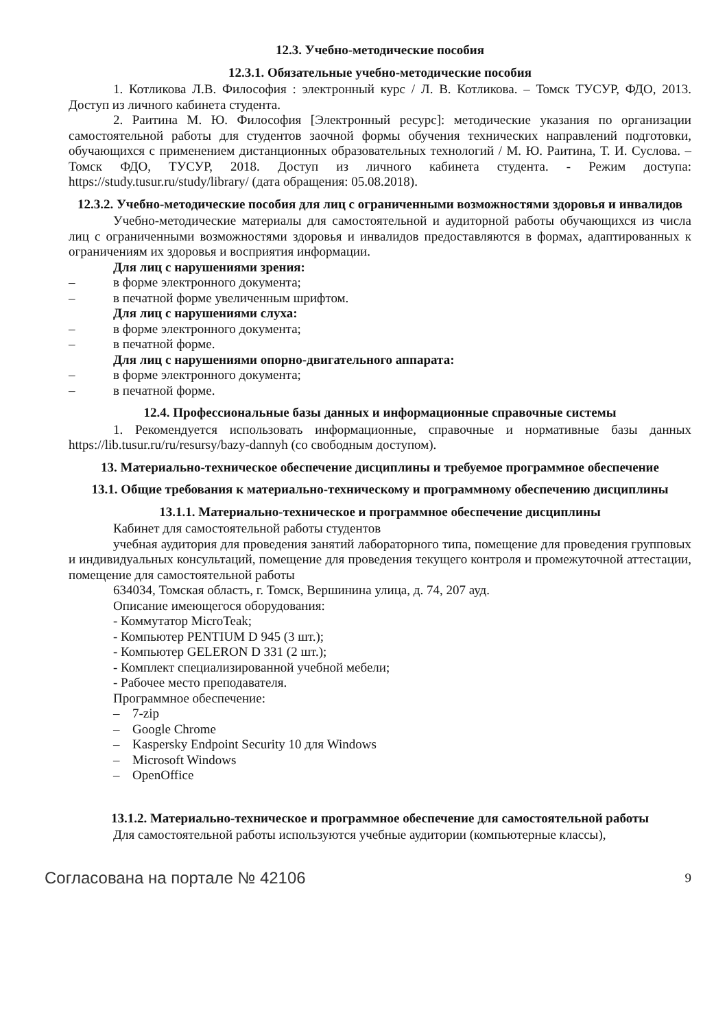12.3. Учебно-методические пособия
12.3.1. Обязательные учебно-методические пособия
1. Котликова Л.В. Философия : электронный курс / Л. В. Котликова. – Томск ТУСУР, ФДО, 2013. Доступ из личного кабинета студента.
2. Раитина М. Ю. Философия [Электронный ресурс]: методические указания по организации самостоятельной работы для студентов заочной формы обучения технических направлений подготовки, обучающихся с применением дистанционных образовательных технологий / М. Ю. Раитина, Т. И. Суслова. – Томск ФДО, ТУСУР, 2018. Доступ из личного кабинета студента. - Режим доступа: https://study.tusur.ru/study/library/ (дата обращения: 05.08.2018).
12.3.2. Учебно-методические пособия для лиц с ограниченными возможностями здоровья и инвалидов
Учебно-методические материалы для самостоятельной и аудиторной работы обучающихся из числа лиц с ограниченными возможностями здоровья и инвалидов предоставляются в формах, адаптированных к ограничениям их здоровья и восприятия информации.
Для лиц с нарушениями зрения:
– в форме электронного документа;
– в печатной форме увеличенным шрифтом.
Для лиц с нарушениями слуха:
– в форме электронного документа;
– в печатной форме.
Для лиц с нарушениями опорно-двигательного аппарата:
– в форме электронного документа;
– в печатной форме.
12.4. Профессиональные базы данных и информационные справочные системы
1. Рекомендуется использовать информационные, справочные и нормативные базы данных https://lib.tusur.ru/ru/resursy/bazy-dannyh (со свободным доступом).
13. Материально-техническое обеспечение дисциплины и требуемое программное обеспечение
13.1. Общие требования к материально-техническому и программному обеспечению дисциплины
13.1.1. Материально-техническое и программное обеспечение дисциплины
Кабинет для самостоятельной работы студентов
учебная аудитория для проведения занятий лабораторного типа, помещение для проведения групповых и индивидуальных консультаций, помещение для проведения текущего контроля и промежуточной аттестации, помещение для самостоятельной работы
634034, Томская область, г. Томск, Вершинина улица, д. 74, 207 ауд.
Описание имеющегося оборудования:
- Коммутатор MicroTeak;
- Компьютер PENTIUM D 945 (3 шт.);
- Компьютер GELERON D 331 (2 шт.);
- Комплект специализированной учебной мебели;
- Рабочее место преподавателя.
Программное обеспечение:
– 7-zip
– Google Chrome
– Kaspersky Endpoint Security 10 для Windows
– Microsoft Windows
– OpenOffice
13.1.2. Материально-техническое и программное обеспечение для самостоятельной работы
Для самостоятельной работы используются учебные аудитории (компьютерные классы),
Согласована на портале № 42106 9